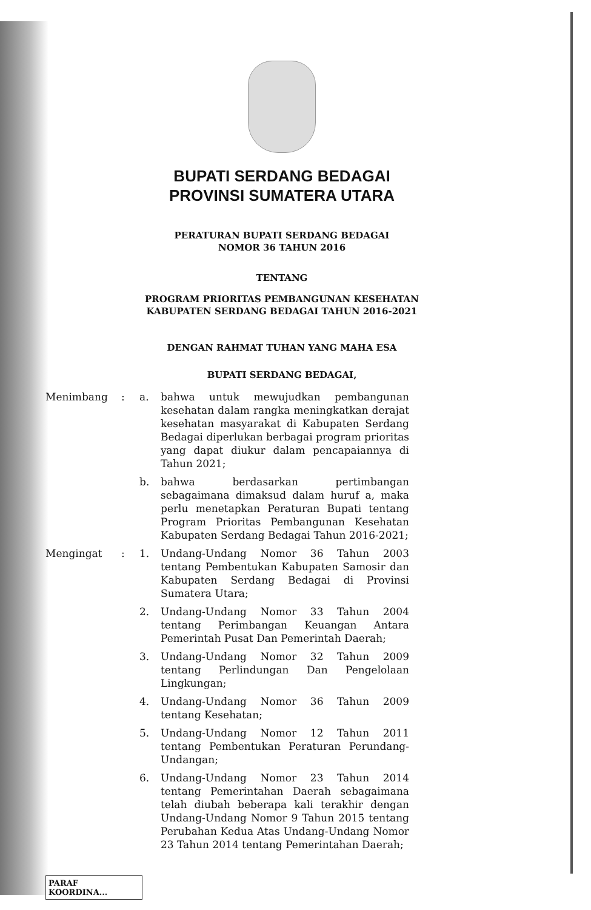BUPATI SERDANG BEDAGAI
PROVINSI SUMATERA UTARA
PERATURAN BUPATI SERDANG BEDAGAI
NOMOR 36 TAHUN 2016
TENTANG
PROGRAM PRIORITAS PEMBANGUNAN KESEHATAN
KABUPATEN SERDANG BEDAGAI TAHUN 2016-2021
DENGAN RAHMAT TUHAN YANG MAHA ESA
BUPATI SERDANG BEDAGAI,
Menimbang : a. bahwa untuk mewujudkan pembangunan kesehatan dalam rangka meningkatkan derajat kesehatan masyarakat di Kabupaten Serdang Bedagai diperlukan berbagai program prioritas yang dapat diukur dalam pencapaiannya di Tahun 2021;
b. bahwa berdasarkan pertimbangan sebagaimana dimaksud dalam huruf a, maka perlu menetapkan Peraturan Bupati tentang Program Prioritas Pembangunan Kesehatan Kabupaten Serdang Bedagai Tahun 2016-2021;
Mengingat : 1. Undang-Undang Nomor 36 Tahun 2003 tentang Pembentukan Kabupaten Samosir dan Kabupaten Serdang Bedagai di Provinsi Sumatera Utara;
2. Undang-Undang Nomor 33 Tahun 2004 tentang Perimbangan Keuangan Antara Pemerintah Pusat Dan Pemerintah Daerah;
3. Undang-Undang Nomor 32 Tahun 2009 tentang Perlindungan Dan Pengelolaan Lingkungan;
4. Undang-Undang Nomor 36 Tahun 2009 tentang Kesehatan;
5. Undang-Undang Nomor 12 Tahun 2011 tentang Pembentukan Peraturan Perundang-Undangan;
6. Undang-Undang Nomor 23 Tahun 2014 tentang Pemerintahan Daerah sebagaimana telah diubah beberapa kali terakhir dengan Undang-Undang Nomor 9 Tahun 2015 tentang Perubahan Kedua Atas Undang-Undang Nomor 23 Tahun 2014 tentang Pemerintahan Daerah;
PARAF KOORDINA...